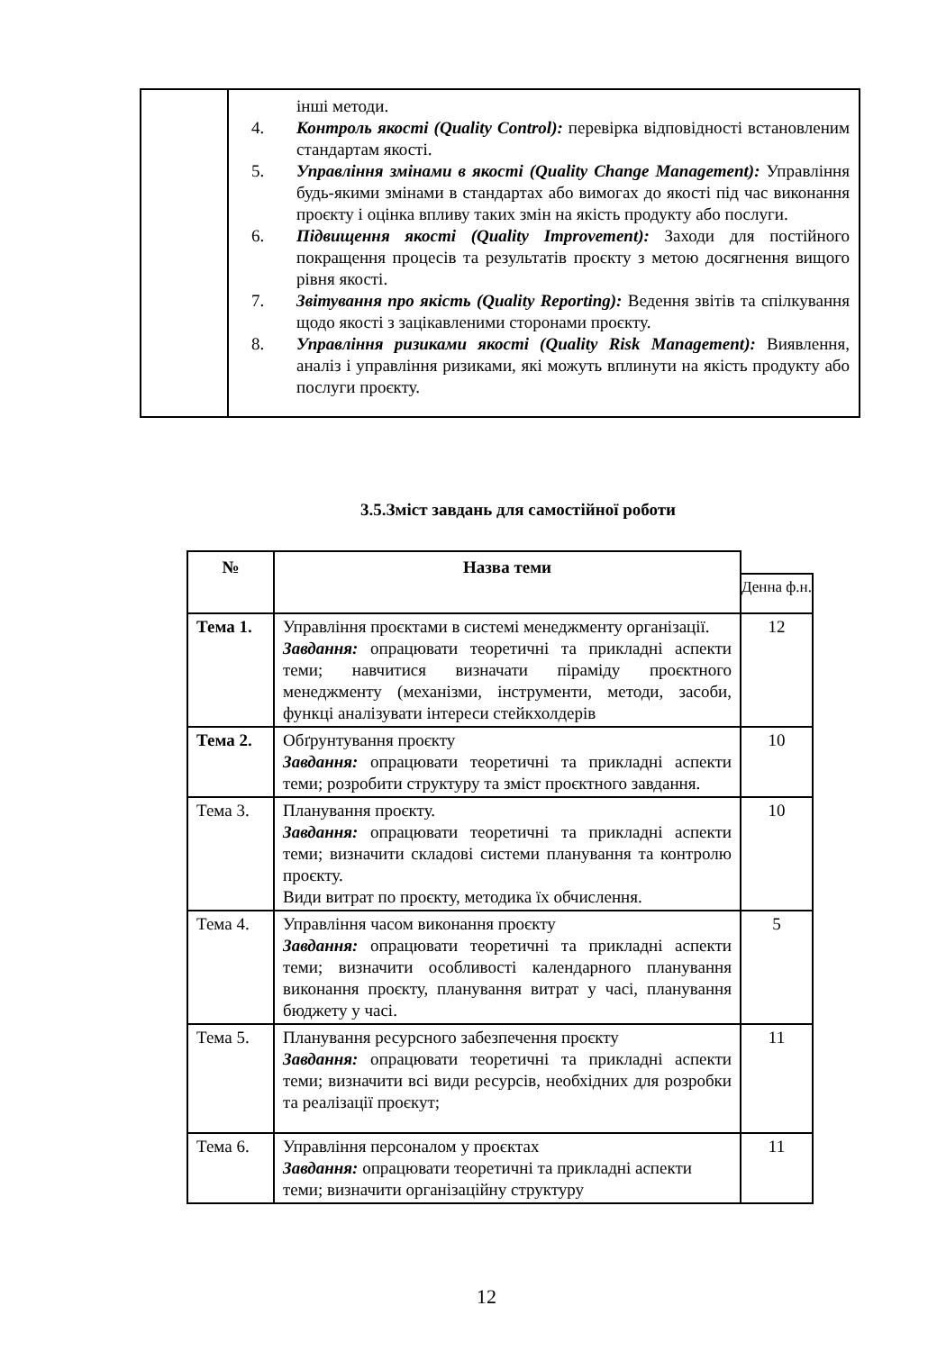| | інші методи. 4. Контроль якості (Quality Control): перевірка відповідності встановленим стандартам якості. 5. Управління змінами в якості (Quality Change Management): Управління будь-якими змінами в стандартах або вимогах до якості під час виконання проєкту і оцінка впливу таких змін на якість продукту або послуги. 6. Підвищення якості (Quality Improvement): Заходи для постійного покращення процесів та результатів проєкту з метою досягнення вищого рівня якості. 7. Звітування про якість (Quality Reporting): Ведення звітів та спілкування щодо якості з зацікавленими сторонами проєкту. 8. Управління ризиками якості (Quality Risk Management): Виявлення, аналіз і управління ризиками, які можуть вплинути на якість продукту або послуги проєкту. |
3.5.Зміст завдань для самостійної роботи
| № | Назва теми | |
| | | Денна ф.н. |
| Тема 1. | Управління проєктами в системі менеджменту організації. Завдання: опрацювати теоретичні та прикладні аспекти теми; навчитися визначати піраміду проєктного менеджменту (механізми, інструменти, методи, засоби, функці аналізувати інтереси стейкхолдерів | 12 |
| Тема 2. | Обґрунтування проєкту Завдання: опрацювати теоретичні та прикладні аспекти теми; розробити структуру та зміст проєктного завдання. | 10 |
| Тема 3. | Планування проєкту. Завдання: опрацювати теоретичні та прикладні аспекти теми; визначити складові системи планування та контролю проєкту. Види витрат по проєкту, методика їх обчислення. | 10 |
| Тема 4. | Управління часом виконання проєкту Завдання: опрацювати теоретичні та прикладні аспекти теми; визначити особливості календарного планування виконання проєкту, планування витрат у часі, планування бюджету у часі. | 5 |
| Тема 5. | Планування ресурсного забезпечення проєкту Завдання: опрацювати теоретичні та прикладні аспекти теми; визначити всі види ресурсів, необхідних для розробки та реалізації проєкут; | 11 |
| Тема 6. | Управління персоналом у проєктах Завдання: опрацювати теоретичні та прикладні аспекти теми; визначити організаційну структуру | 11 |
12